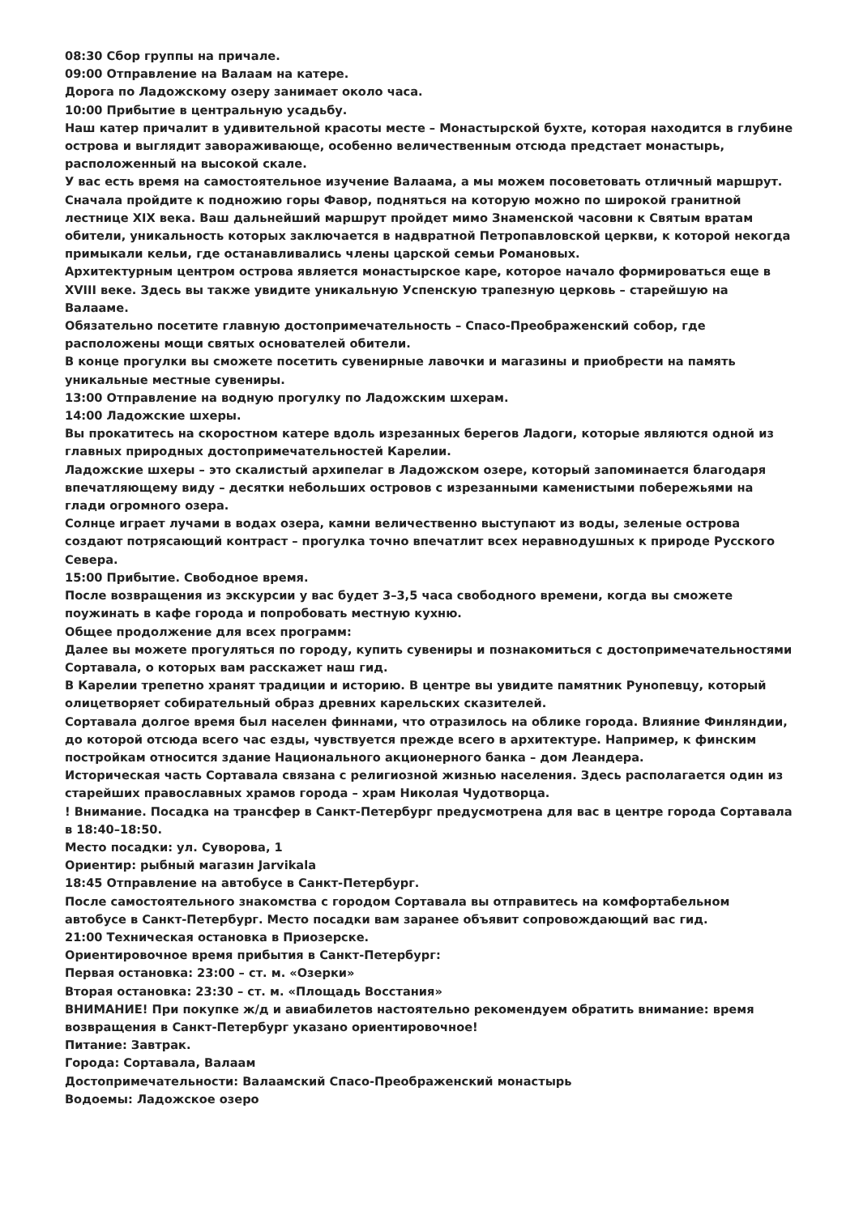08:30 Сбор группы на причале.
09:00 Отправление на Валаам на катере.
Дорога по Ладожскому озеру занимает около часа.
10:00 Прибытие в центральную усадьбу.
Наш катер причалит в удивительной красоты месте – Монастырской бухте, которая находится в глубине острова и выглядит завораживающе, особенно величественным отсюда предстает монастырь, расположенный на высокой скале.
У вас есть время на самостоятельное изучение Валаама, а мы можем посоветовать отличный маршрут. Сначала пройдите к подножию горы Фавор, подняться на которую можно по широкой гранитной лестнице XIX века. Ваш дальнейший маршрут пройдет мимо Знаменской часовни к Святым вратам обители, уникальность которых заключается в надвратной Петропавловской церкви, к которой некогда примыкали кельи, где останавливались члены царской семьи Романовых.
Архитектурным центром острова является монастырское каре, которое начало формироваться еще в XVIII веке. Здесь вы также увидите уникальную Успенскую трапезную церковь – старейшую на Валааме.
Обязательно посетите главную достопримечательность – Спасо-Преображенский собор, где расположены мощи святых основателей обители.
В конце прогулки вы сможете посетить сувенирные лавочки и магазины и приобрести на память уникальные местные сувениры.
13:00 Отправление на водную прогулку по Ладожским шхерам.
14:00 Ладожские шхеры.
Вы прокатитесь на скоростном катере вдоль изрезанных берегов Ладоги, которые являются одной из главных природных достопримечательностей Карелии.
Ладожские шхеры – это скалистый архипелаг в Ладожском озере, который запоминается благодаря впечатляющему виду – десятки небольших островов с изрезанными каменистыми побережьями на глади огромного озера.
Солнце играет лучами в водах озера, камни величественно выступают из воды, зеленые острова создают потрясающий контраст – прогулка точно впечатлит всех неравнодушных к природе Русского Севера.
15:00 Прибытие. Свободное время.
После возвращения из экскурсии у вас будет 3–3,5 часа свободного времени, когда вы сможете поужинать в кафе города и попробовать местную кухню.
Общее продолжение для всех программ:
Далее вы можете прогуляться по городу, купить сувениры и познакомиться с достопримечательностями Сортавала, о которых вам расскажет наш гид.
В Карелии трепетно хранят традиции и историю. В центре вы увидите памятник Рунопевцу, который олицетворяет собирательный образ древних карельских сказителей.
Сортавала долгое время был населен финнами, что отразилось на облике города. Влияние Финляндии, до которой отсюда всего час езды, чувствуется прежде всего в архитектуре. Например, к финским постройкам относится здание Национального акционерного банка – дом Леандера.
Историческая часть Сортавала связана с религиозной жизнью населения. Здесь располагается один из старейших православных храмов города – храм Николая Чудотворца.
! Внимание. Посадка на трансфер в Санкт-Петербург предусмотрена для вас в центре города Сортавала в 18:40–18:50.
Место посадки: ул. Суворова, 1
Ориентир: рыбный магазин Jarvikala
18:45 Отправление на автобусе в Санкт-Петербург.
После самостоятельного знакомства с городом Сортавала вы отправитесь на комфортабельном автобусе в Санкт-Петербург. Место посадки вам заранее объявит сопровождающий вас гид.
21:00 Техническая остановка в Приозерске.
Ориентировочное время прибытия в Санкт-Петербург:
Первая остановка: 23:00 – ст. м. «Озерки»
Вторая остановка: 23:30 – ст. м. «Площадь Восстания»
ВНИМАНИЕ! При покупке ж/д и авиабилетов настоятельно рекомендуем обратить внимание: время возвращения в Санкт-Петербург указано ориентировочное!
Питание: Завтрак.
Города: Сортавала, Валаам
Достопримечательности: Валаамский Спасо-Преображенский монастырь
Водоемы: Ладожское озеро